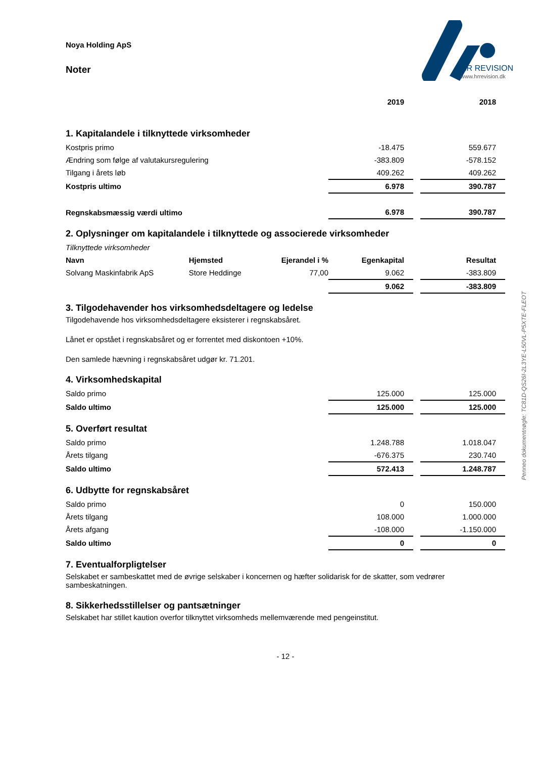HR REVISION
www.hrrevision.dk
Noya Holding ApS
Noter
| | 2019 | | 2018 |
1. Kapitalandele i tilknyttede virksomheder
| Kostpris primo | -18.475 | | 559.677 |
| Ændring som følge af valutakursregulering | -383.809 | | -578.152 |
| Tilgang i årets løb | 409.262 | | 409.262 |
| Kostpris ultimo | 6.978 | | 390.787 |
| Regnskabsmæssig værdi ultimo | 6.978 | | 390.787 |
2. Oplysninger om kapitalandele i tilknyttede og associerede virksomheder
| Tilknyttede virksomheder | | | | | |
| Navn | Hjemsted | Ejerandel i % | Egenkapital | | Resultat |
| Solvang Maskinfabrik ApS | Store Heddinge | 77,00 | 9.062 | | -383.809 |
| | | | 9.062 | | -383.809 |
3. Tilgodehavender hos virksomhedsdeltagere og ledelse
Tilgodehavende hos virksomhedsdeltagere eksisterer i regnskabsåret.
Lånet er opstået i regnskabsåret og er forrentet med diskontoen +10%.
Den samlede hævning i regnskabsåret udgør kr. 71.201.
4. Virksomhedskapital
| Saldo primo | 125.000 | | 125.000 |
| Saldo ultimo | 125.000 | | 125.000 |
5. Overført resultat
| Saldo primo | 1.248.788 | | 1.018.047 |
| Årets tilgang | -676.375 | | 230.740 |
| Saldo ultimo | 572.413 | | 1.248.787 |
6. Udbytte for regnskabsåret
| Saldo primo | 0 | | 150.000 |
| Årets tilgang | 108.000 | | 1.000.000 |
| Årets afgang | -108.000 | | -1.150.000 |
| Saldo ultimo | 0 | | 0 |
7. Eventualforpligtelser
Selskabet er sambeskattet med de øvrige selskaber i koncernen og hæfter solidarisk for de skatter, som vedrører sambeskatningen.
8. Sikkerhedsstillelser og pantsætninger
Selskabet har stillet kaution overfor tilknyttet virksomheds mellemværende med pengeinstitut.
- 12 -
Penneo dokumentnøgle: TC81D-QS26I-2L3YE-L50VL-P5XTE-FLEOT